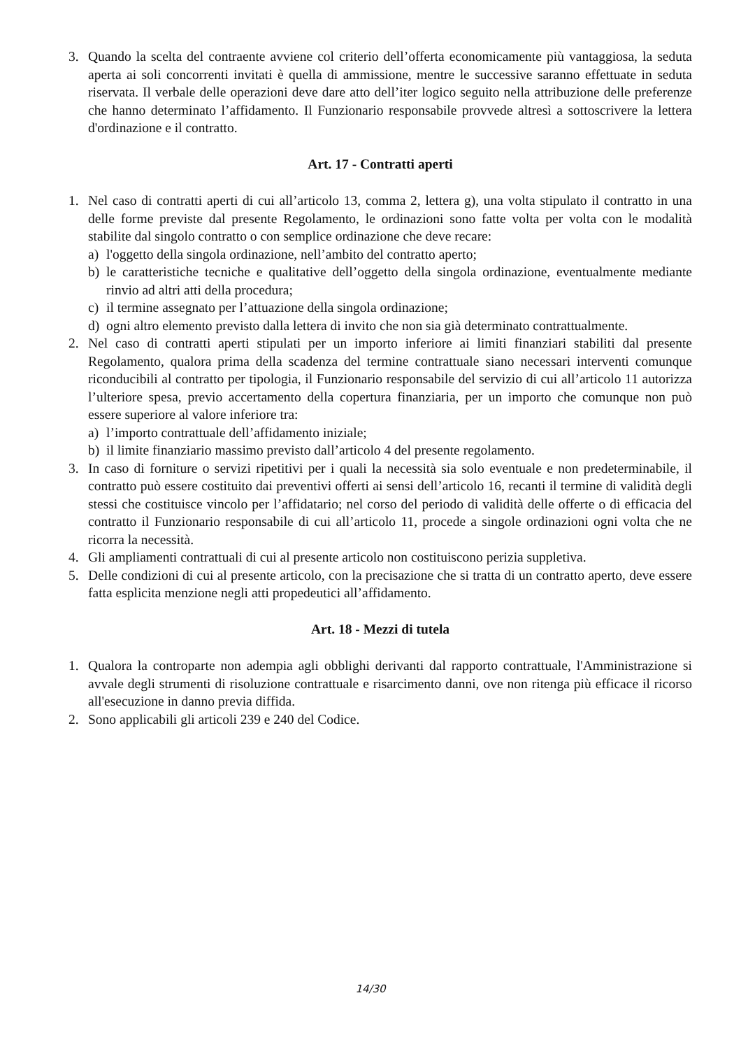3. Quando la scelta del contraente avviene col criterio dell’offerta economicamente più vantaggiosa, la seduta aperta ai soli concorrenti invitati è quella di ammissione, mentre le successive saranno effettuate in seduta riservata. Il verbale delle operazioni deve dare atto dell’iter logico seguito nella attribuzione delle preferenze che hanno determinato l’affidamento. Il Funzionario responsabile provvede altresì a sottoscrivere la lettera d'ordinazione e il contratto.
Art. 17 - Contratti aperti
1. Nel caso di contratti aperti di cui all’articolo 13, comma 2, lettera g), una volta stipulato il contratto in una delle forme previste dal presente Regolamento, le ordinazioni sono fatte volta per volta con le modalità stabilite dal singolo contratto o con semplice ordinazione che deve recare:
a) l'oggetto della singola ordinazione, nell’ambito del contratto aperto;
b) le caratteristiche tecniche e qualitative dell’oggetto della singola ordinazione, eventualmente mediante rinvio ad altri atti della procedura;
c) il termine assegnato per l’attuazione della singola ordinazione;
d) ogni altro elemento previsto dalla lettera di invito che non sia già determinato contrattualmente.
2. Nel caso di contratti aperti stipulati per un importo inferiore ai limiti finanziari stabiliti dal presente Regolamento, qualora prima della scadenza del termine contrattuale siano necessari interventi comunque riconducibili al contratto per tipologia, il Funzionario responsabile del servizio di cui all’articolo 11 autorizza l’ulteriore spesa, previo accertamento della copertura finanziaria, per un importo che comunque non può essere superiore al valore inferiore tra:
a) l’importo contrattuale dell’affidamento iniziale;
b) il limite finanziario massimo previsto dall’articolo 4 del presente regolamento.
3. In caso di forniture o servizi ripetitivi per i quali la necessità sia solo eventuale e non predeterminabile, il contratto può essere costituito dai preventivi offerti ai sensi dell’articolo 16, recanti il termine di validità degli stessi che costituisce vincolo per l’affidatario; nel corso del periodo di validità delle offerte o di efficacia del contratto il Funzionario responsabile di cui all’articolo 11, procede a singole ordinazioni ogni volta che ne ricorra la necessità.
4. Gli ampliamenti contrattuali di cui al presente articolo non costituiscono perizia suppletiva.
5. Delle condizioni di cui al presente articolo, con la precisazione che si tratta di un contratto aperto, deve essere fatta esplicita menzione negli atti propedeutici all’affidamento.
Art. 18 - Mezzi di tutela
1. Qualora la controparte non adempia agli obblighi derivanti dal rapporto contrattuale, l'Amministrazione si avvale degli strumenti di risoluzione contrattuale e risarcimento danni, ove non ritenga più efficace il ricorso all'esecuzione in danno previa diffida.
2. Sono applicabili gli articoli 239 e 240 del Codice.
14/30